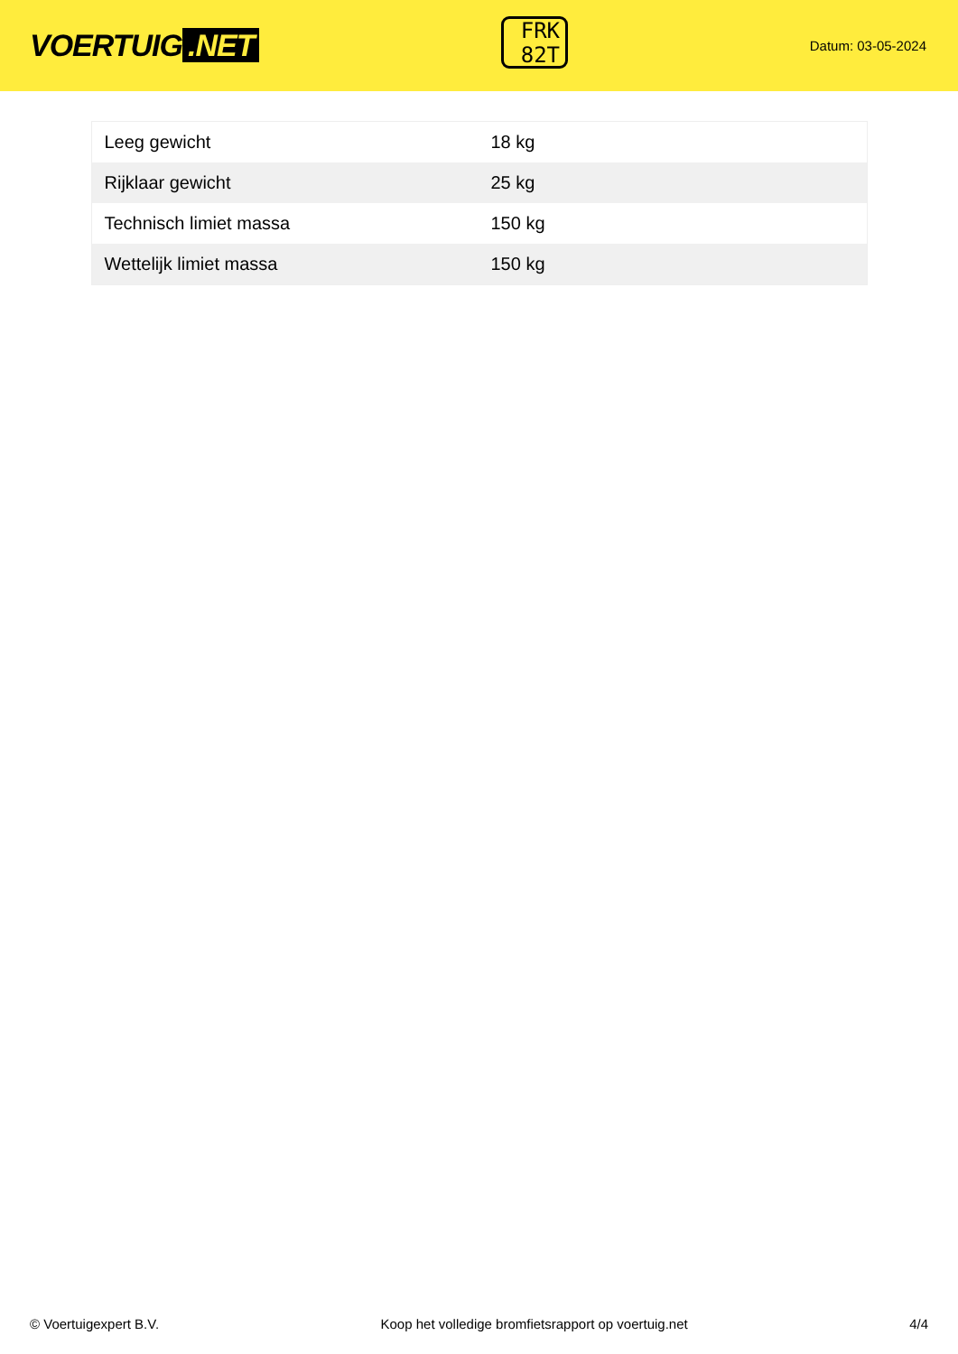VOERTUIG.NET
FRK
82T
Datum: 03-05-2024
| Leeg gewicht | 18 kg |
| Rijklaar gewicht | 25 kg |
| Technisch limiet massa | 150 kg |
| Wettelijk limiet massa | 150 kg |
© Voertuigexpert B.V. Koop het volledige bromfietsrapport op voertuig.net 4/4